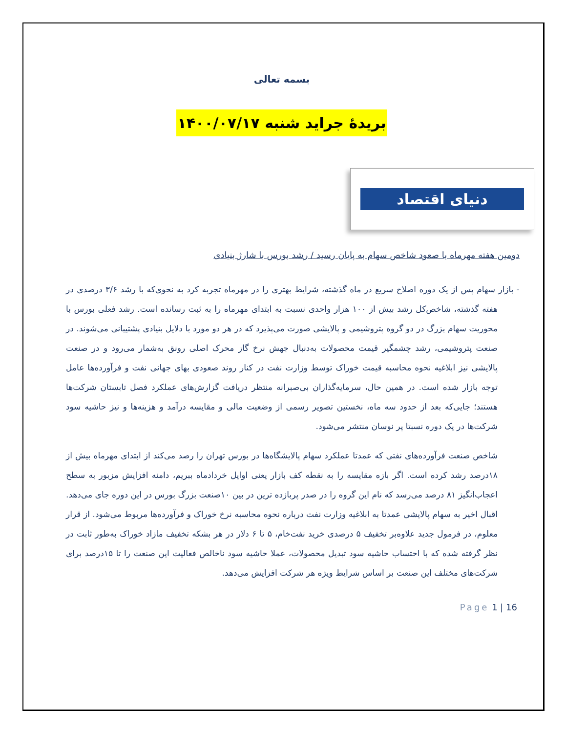بسمه تعالی
بریدۀ جراید شنبه ۱۴۰۰/۰۷/۱۷
دنیای اقتصاد
دومین هفته مهرماه با صعود شاخص سهام به پایان رسید / رشد بورس با شارژ بنیادی
- بازار سهام پس از یک دوره اصلاح سریع در ماه گذشته، شرایط بهتری را در مهرماه تجربه کرد به نحوی‌که با رشد ۳/۶ درصدی در هفته گذشته، شاخص‌کل رشد بیش از ۱۰۰ هزار واحدی نسبت به ابتدای مهرماه را به ثبت رسانده است. رشد فعلی بورس با محوریت سهام بزرگ در دو گروه پتروشیمی و پالایشی صورت می‌پذیرد که در هر دو مورد با دلایل بنیادی پشتیبانی می‌شوند. در صنعت پتروشیمی، رشد چشمگیر قیمت محصولات به‌دنبال جهش نرخ گاز محرک اصلی رونق به‌شمار می‌رود و در صنعت پالایشی نیز ابلاغیه نحوه محاسبه قیمت خوراک توسط وزارت نفت در کنار روند صعودی بهای جهانی نفت و فرآورده‌ها عامل توجه بازار شده است. در همین حال، سرمایه‌گذاران بی‌صبرانه منتظر دریافت گزارش‌های عملکرد فصل تابستان شرکت‌ها هستند؛ جایی‌که بعد از حدود سه ماه، نخستین تصویر رسمی از وضعیت مالی و مقایسه درآمد و هزینه‌ها و نیز حاشیه سود شرکت‌ها در یک دوره نسبتا پر نوسان منتشر می‌شود.
شاخص صنعت فرآورده‌های نفتی که عمدتا عملکرد سهام پالایشگاه‌ها در بورس تهران را رصد می‌کند از ابتدای مهرماه بیش از ۱۸درصد رشد کرده است. اگر بازه مقایسه را به نقطه کف بازار یعنی اوایل خردادماه ببریم، دامنه افزایش مزبور به سطح اعجاب‌انگیز ۸۱ درصد می‌رسد که نام این گروه را در صدر پربازده ترین در بین ۱۰صنعت بزرگ بورس در این دوره جای می‌دهد. اقبال اخیر به سهام پالایشی عمدتا به ابلاغیه وزارت نفت درباره نحوه محاسبه نرخ خوراک و فرآورده‌ها مربوط می‌شود. از قرار معلوم، در فرمول جدید علاوه‌بر تخفیف ۵ درصدی خرید نفت‌خام، ۵ تا ۶ دلار در هر بشکه تخفیف مازاد خوراک به‌طور ثابت در نظر گرفته شده که با احتساب حاشیه سود تبدیل محصولات، عملا حاشیه سود ناخالص فعالیت این صنعت را تا ۱۵درصد برای شرکت‌های مختلف این صنعت بر اساس شرایط ویژه هر شرکت افزایش می‌دهد.
Page 1 | 16